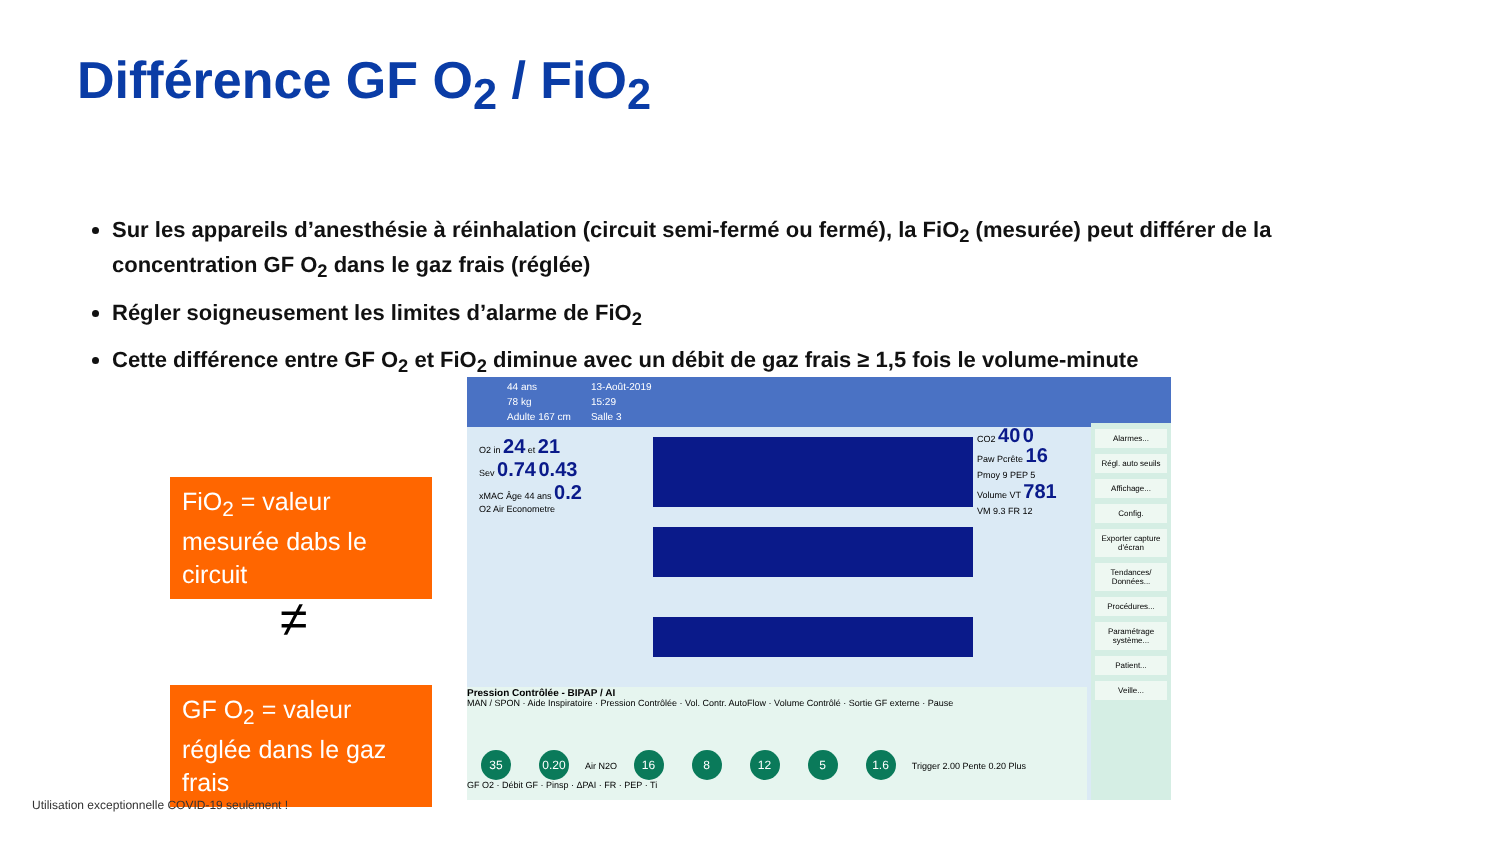Différence GF O<sub>2</sub> / FiO<sub>2</sub>
Sur les appareils d’anesthésie à réinhalation (circuit semi-fermé ou fermé), la FiO<sub>2</sub> (mesurée) peut différer de la concentration GF O<sub>2</sub> dans le gaz frais (réglée)
Régler soigneusement les limites d’alarme de FiO<sub>2</sub>
Cette différence entre GF O<sub>2</sub> et FiO<sub>2</sub> diminue avec un débit de gaz frais ≥ 1,5 fois le volume-minute
FiO<sub>2</sub> = valeur mesurée dabs le circuit
≠
GF O<sub>2</sub> = valeur réglée dans le gaz frais
44 ans
78 kg
Adulte 167 cm
13-Août-2019
15:29
Salle 3
O2 in 24 et 21
Sev 0.74 0.43
xMAC Âge 44 ans 0.2
O2 Air Econometre
CO2 40 0
Paw Pcrête 16
Pmoy 9 PEP 5
Volume VT 781
VM 9.3 FR 12
Pression Contrôlée - BIPAP / AI
MAN / SPON · Aide Inspiratoire · Pression Contrôlée · Vol. Contr. AutoFlow · Volume Contrôlé · Sortie GF externe · Pause
35 0.20 Air N2O 16 8 12 5 1.6 Trigger 2.00 Pente 0.20 Plus
GF O2 · Débit GF · Pinsp · ΔPAI · FR · PEP · Ti
Alarmes...
Régl. auto seuils
Affichage...
Config.
Exporter capture d'écran
Tendances/ Données...
Procédures...
Paramétrage système...
Patient...
Veille...
Utilisation exceptionnelle COVID-19 seulement !